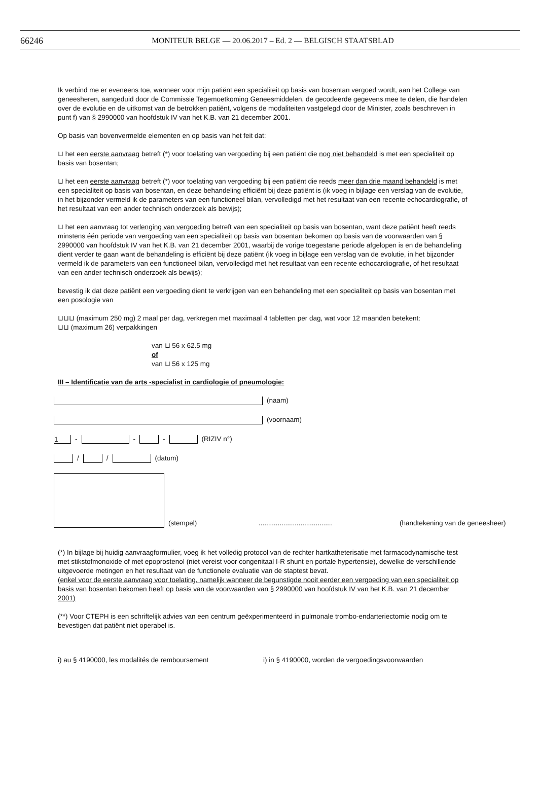66246 MONITEUR BELGE — 20.06.2017 – Ed. 2 — BELGISCH STAATSBLAD
Ik verbind me er eveneens toe, wanneer voor mijn patiënt een specialiteit op basis van bosentan vergoed wordt, aan het College van geneesheren, aangeduid door de Commissie Tegemoetkoming Geneesmiddelen, de gecodeerde gegevens mee te delen, die handelen over de evolutie en de uitkomst van de betrokken patiënt, volgens de modaliteiten vastgelegd door de Minister, zoals beschreven in punt f) van § 2990000 van hoofdstuk IV van het K.B. van 21 december 2001.
Op basis van bovenvermelde elementen en op basis van het feit dat:
⊔ het een eerste aanvraag betreft (*) voor toelating van vergoeding bij een patiënt die nog niet behandeld is met een specialiteit op basis van bosentan;
⊔ het een eerste aanvraag betreft (*) voor toelating van vergoeding bij een patiënt die reeds meer dan drie maand behandeld is met een specialiteit op basis van bosentan, en deze behandeling efficiënt bij deze patiënt is (ik voeg in bijlage een verslag van de evolutie, in het bijzonder vermeld ik de parameters van een functioneel bilan, vervolledigd met het resultaat van een recente echocardiografie, of het resultaat van een ander technisch onderzoek als bewijs);
⊔ het een aanvraag tot verlenging van vergoeding betreft van een specialiteit op basis van bosentan, want deze patiënt heeft reeds minstens één periode van vergoeding van een specialiteit op basis van bosentan bekomen op basis van de voorwaarden van § 2990000 van hoofdstuk IV van het K.B. van 21 december 2001, waarbij de vorige toegestane periode afgelopen is en de behandeling dient verder te gaan want de behandeling is efficiënt bij deze patiënt (ik voeg in bijlage een verslag van de evolutie, in het bijzonder vermeld ik de parameters van een functioneel bilan, vervolledigd met het resultaat van een recente echocardiografie, of het resultaat van een ander technisch onderzoek als bewijs);
bevestig ik dat deze patiënt een vergoeding dient te verkrijgen van een behandeling met een specialiteit op basis van bosentan met een posologie van
⊔⊔⊔ (maximum 250 mg) 2 maal per dag, verkregen met maximaal 4 tabletten per dag, wat voor 12 maanden betekent:
⊔⊔ (maximum 26) verpakkingen
van ⊔ 56 x 62.5 mg
of
van ⊔ 56 x 125 mg
III – Identificatie van de arts -specialist in cardiologie of pneumologie:
(naam)
(voornaam)
1 - - - (RIZIV n°)
/ / (datum)
(stempel) ....................................... (handtekening van de geneesheer)
(*) In bijlage bij huidig aanvraagformulier, voeg ik het volledig protocol van de rechter hartkatheterisatie met farmacodynamische test met stikstofmonoxide of met epoprostenol (niet vereist voor congenitaal I-R shunt en portale hypertensie), dewelke de verschillende uitgevoerde metingen en het resultaat van de functionele evaluatie van de staptest bevat.
(enkel voor de eerste aanvraag voor toelating, namelijk wanneer de begunstigde nooit eerder een vergoeding van een specialiteit op basis van bosentan bekomen heeft op basis van de voorwaarden van § 2990000 van hoofdstuk IV van het K.B. van 21 december 2001)
(**) Voor CTEPH is een schriftelijk advies van een centrum geëxperimenteerd in pulmonale trombo-endarteriectomie nodig om te bevestigen dat patiënt niet operabel is.
i) au § 4190000, les modalités de remboursement i) in § 4190000, worden de vergoedingsvoorwaarden